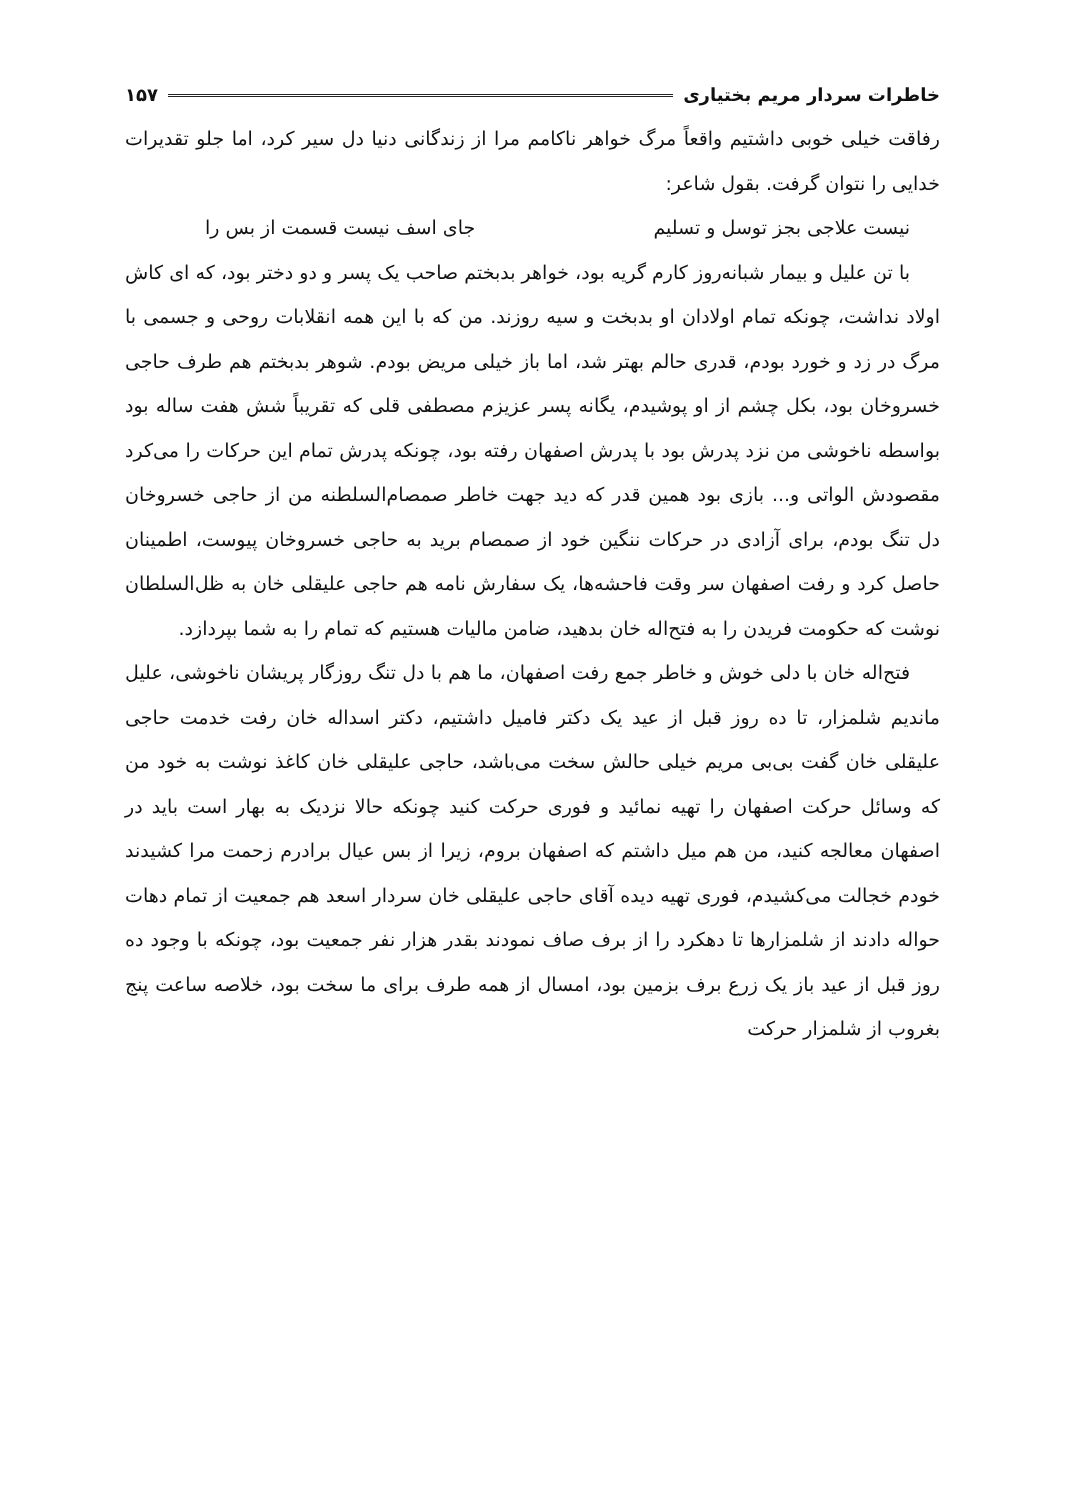خاطرات سردار مریم بختیاری ۱۵۷
رفاقت خیلی خوبی داشتیم واقعاً مرگ خواهر ناکامم مرا از زندگانی دنیا دل سیر کرد، اما جلو تقدیرات خدایی را نتوان گرفت. بقول شاعر:
نیست علاجی بجز توسل و تسلیم جای اسف نیست قسمت از بس را
با تن علیل و بیمار شبانه‌روز کارم گریه بود، خواهر بدبختم صاحب یک پسر و دو دختر بود، که ای کاش اولاد نداشت، چونکه تمام اولادان او بدبخت و سیه روزند. من که با این همه انقلابات روحی و جسمی با مرگ در زد و خورد بودم، قدری حالم بهتر شد، اما باز خیلی مریض بودم. شوهر بدبختم هم طرف حاجی خسروخان بود، بکل چشم از او پوشیدم، یگانه پسر عزیزم مصطفی قلی که تقریباً شش هفت ساله بود بواسطه ناخوشی من نزد پدرش بود با پدرش اصفهان رفته بود، چونکه پدرش تمام این حرکات را می‌کرد مقصودش الواتی و... بازی بود همین قدر که دید جهت خاطر صمصام‌السلطنه من از حاجی خسروخان دل تنگ بودم، برای آزادی در حرکات ننگین خود از صمصام برید به حاجی خسروخان پیوست، اطمینان حاصل کرد و رفت اصفهان سر وقت فاحشه‌ها، یک سفارش نامه هم حاجی علیقلی خان به ظل‌السلطان نوشت که حکومت فریدن را به فتح‌اله خان بدهید، ضامن مالیات هستیم که تمام را به شما بپردازد.
فتح‌اله خان با دلی خوش و خاطر جمع رفت اصفهان، ما هم با دل تنگ روزگار پریشان ناخوشی، علیل ماندیم شلمزار، تا ده روز قبل از عید یک دکتر فامیل داشتیم، دکتر اسداله خان رفت خدمت حاجی علیقلی خان گفت بی‌بی مریم خیلی حالش سخت می‌باشد، حاجی علیقلی خان کاغذ نوشت به خود من که وسائل حرکت اصفهان را تهیه نمائید و فوری حرکت کنید چونکه حالا نزدیک به بهار است باید در اصفهان معالجه کنید، من هم میل داشتم که اصفهان بروم، زیرا از بس عیال برادرم زحمت مرا کشیدند خودم خجالت می‌کشیدم، فوری تهیه دیده آقای حاجی علیقلی خان سردار اسعد هم جمعیت از تمام دهات حواله دادند از شلمزارها تا دهکرد را از برف صاف نمودند بقدر هزار نفر جمعیت بود، چونکه با وجود ده روز قبل از عید باز یک زرع برف بزمین بود، امسال از همه طرف برای ما سخت بود، خلاصه ساعت پنج بغروب از شلمزار حرکت